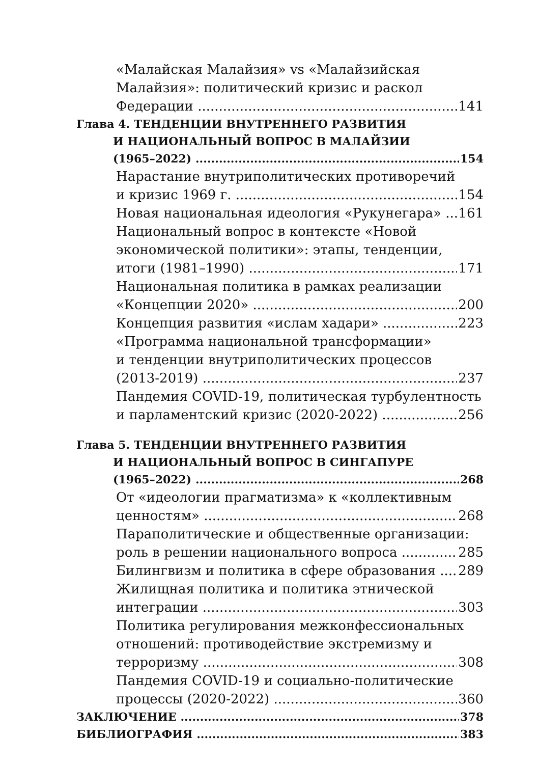«Малайская Малайзия» vs «Малайзийская
Малайзия»: политический кризис и раскол
Федерации 141
Глава 4. ТЕНДЕНЦИИ ВНУТРЕННЕГО РАЗВИТИЯ
И НАЦИОНАЛЬНЫЙ ВОПРОС В МАЛАЙЗИИ
(1965–2022) 154
Нарастание внутриполитических противоречий
и кризис 1969 г. 154
Новая национальная идеология «Рукунегара» 161
Национальный вопрос в контексте «Новой
экономической политики»: этапы, тенденции,
итоги (1981–1990) 171
Национальная политика в рамках реализации
«Концепции 2020» 200
Концепция развития «ислам хадари» 223
«Программа национальной трансформации»
и тенденции внутриполитических процессов
(2013-2019) 237
Пандемия COVID-19, политическая турбулентность
и парламентский кризис (2020-2022) 256
Глава 5. ТЕНДЕНЦИИ ВНУТРЕННЕГО РАЗВИТИЯ
И НАЦИОНАЛЬНЫЙ ВОПРОС В СИНГАПУРЕ
(1965–2022) 268
От «идеологии прагматизма» к «коллективным
ценностям» 268
Параполитические и общественные организации:
роль в решении национального вопроса 285
Билингвизм и политика в сфере образования 289
Жилищная политика и политика этнической
интеграции 303
Политика регулирования межконфессиональных
отношений: противодействие экстремизму и
терроризму 308
Пандемия COVID-19 и социально-политические
процессы (2020-2022) 360
ЗАКЛЮЧЕНИЕ 378
БИБЛИОГРАФИЯ 383